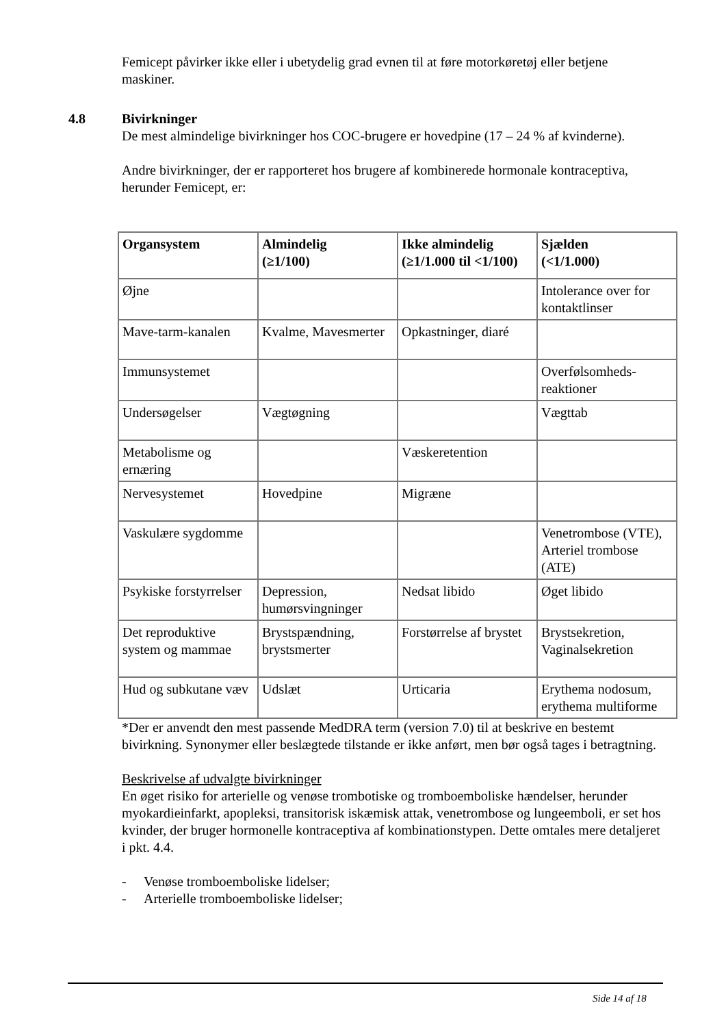Femicept påvirker ikke eller i ubetydelig grad evnen til at føre motorkøretøj eller betjene maskiner.
4.8 Bivirkninger
De mest almindelige bivirkninger hos COC-brugere er hovedpine (17 – 24 % af kvinderne).
Andre bivirkninger, der er rapporteret hos brugere af kombinerede hormonale kontraceptiva, herunder Femicept, er:
| Organsystem | Almindelig (≥1/100) | Ikke almindelig (≥1/1.000 til <1/100) | Sjælden (<1/1.000) |
| --- | --- | --- | --- |
| Øjne | | | Intolerance over for kontaktlinser |
| Mave-tarm-kanalen | Kvalme, Mavesmerter | Opkastninger, diaré | |
| Immunsystemet | | | Overfølsomheds-reaktioner |
| Undersøgelser | Vægtøgning | | Vægttab |
| Metabolisme og ernæring | | Væskeretention | |
| Nervesystemet | Hovedpine | Migræne | |
| Vaskulære sygdomme | | | Venetrombose (VTE), Arteriel trombose (ATE) |
| Psykiske forstyrrelser | Depression, humørsvingninger | Nedsat libido | Øget libido |
| Det reproduktive system og mammae | Brystspændning, brystsmerter | Forstørrelse af brystet | Brystsekretion, Vaginalsekretion |
| Hud og subkutane væv | Udslæt | Urticaria | Erythema nodosum, erythema multiforme |
*Der er anvendt den mest passende MedDRA term (version 7.0) til at beskrive en bestemt bivirkning. Synonymer eller beslægtede tilstande er ikke anført, men bør også tages i betragtning.
Beskrivelse af udvalgte bivirkninger
En øget risiko for arterielle og venøse trombotiske og tromboemboliske hændelser, herunder myokardieinfarkt, apopleksi, transitorisk iskæmisk attak, venetrombose og lungeemboli, er set hos kvinder, der bruger hormonelle kontraceptiva af kombinationstypen. Dette omtales mere detaljeret i pkt. 4.4.
- Venøse tromboemboliske lidelser;
- Arterielle tromboemboliske lidelser;
Side 14 af 18